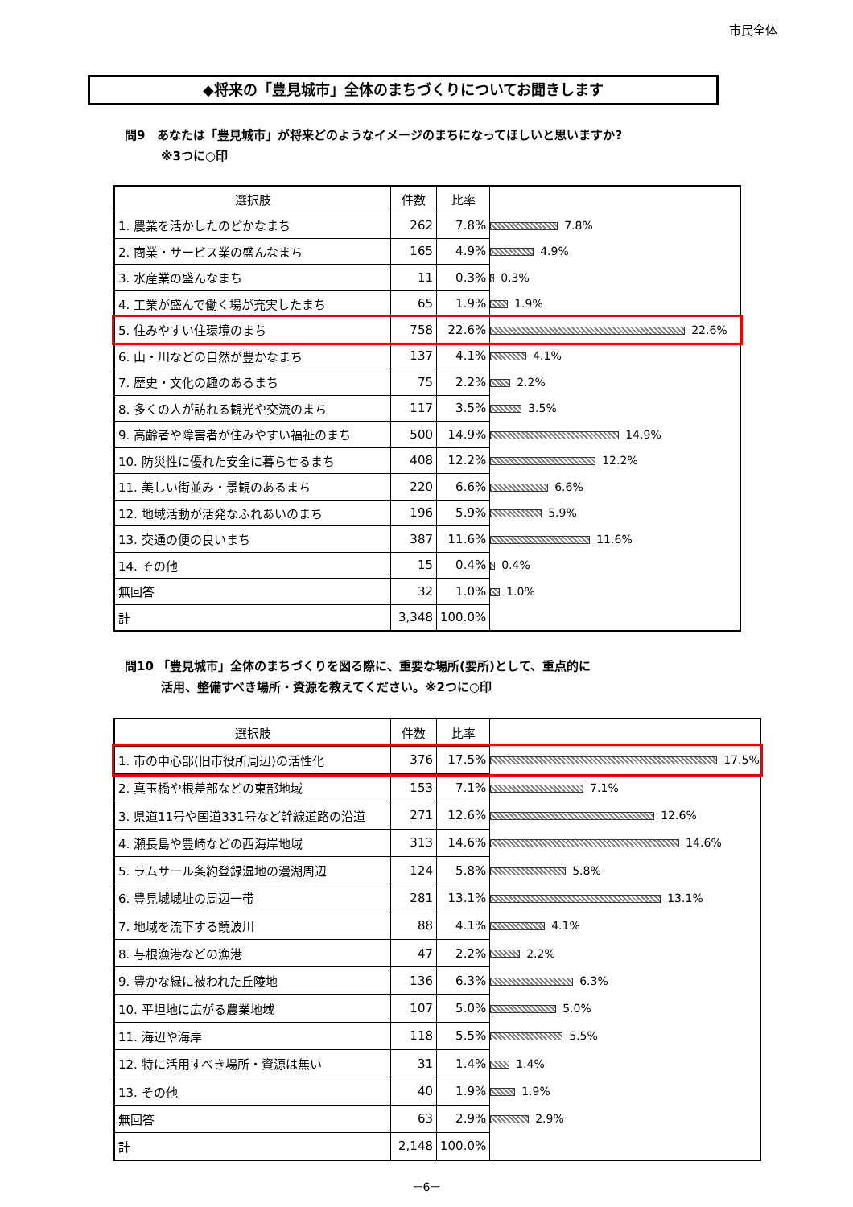市民全体
◆将来の「豊見城市」全体のまちづくりについてお聞きします
問9　あなたは「豊見城市」が将来どのようなイメージのまちになってほしいと思いますか?
　　　※3つに○印
| 選択肢 | 件数 | 比率 | |
| 1. 農業を活かしたのどかなまち | 262 | 7.8% | 7.8% |
| 2. 商業・サービス業の盛んなまち | 165 | 4.9% | 4.9% |
| 3. 水産業の盛んなまち | 11 | 0.3% | 0.3% |
| 4. 工業が盛んで働く場が充実したまち | 65 | 1.9% | 1.9% |
| 5. 住みやすい住環境のまち | 758 | 22.6% | 22.6% |
| 6. 山・川などの自然が豊かなまち | 137 | 4.1% | 4.1% |
| 7. 歴史・文化の趣のあるまち | 75 | 2.2% | 2.2% |
| 8. 多くの人が訪れる観光や交流のまち | 117 | 3.5% | 3.5% |
| 9. 高齢者や障害者が住みやすい福祉のまち | 500 | 14.9% | 14.9% |
| 10. 防災性に優れた安全に暮らせるまち | 408 | 12.2% | 12.2% |
| 11. 美しい街並み・景観のあるまち | 220 | 6.6% | 6.6% |
| 12. 地域活動が活発なふれあいのまち | 196 | 5.9% | 5.9% |
| 13. 交通の便の良いまち | 387 | 11.6% | 11.6% |
| 14. その他 | 15 | 0.4% | 0.4% |
| 無回答 | 32 | 1.0% | 1.0% |
| 計 | 3,348 | 100.0% | |
問10 「豊見城市」全体のまちづくりを図る際に、重要な場所(要所)として、重点的に
　　　活用、整備すべき場所・資源を教えてください。※2つに○印
| 選択肢 | 件数 | 比率 | |
| 1. 市の中心部(旧市役所周辺)の活性化 | 376 | 17.5% | 17.5% |
| 2. 真玉橋や根差部などの東部地域 | 153 | 7.1% | 7.1% |
| 3. 県道11号や国道331号など幹線道路の沿道 | 271 | 12.6% | 12.6% |
| 4. 瀬長島や豊崎などの西海岸地域 | 313 | 14.6% | 14.6% |
| 5. ラムサール条約登録湿地の漫湖周辺 | 124 | 5.8% | 5.8% |
| 6. 豊見城城址の周辺一帯 | 281 | 13.1% | 13.1% |
| 7. 地域を流下する饒波川 | 88 | 4.1% | 4.1% |
| 8. 与根漁港などの漁港 | 47 | 2.2% | 2.2% |
| 9. 豊かな緑に被われた丘陵地 | 136 | 6.3% | 6.3% |
| 10. 平坦地に広がる農業地域 | 107 | 5.0% | 5.0% |
| 11. 海辺や海岸 | 118 | 5.5% | 5.5% |
| 12. 特に活用すべき場所・資源は無い | 31 | 1.4% | 1.4% |
| 13. その他 | 40 | 1.9% | 1.9% |
| 無回答 | 63 | 2.9% | 2.9% |
| 計 | 2,148 | 100.0% | |
－6－